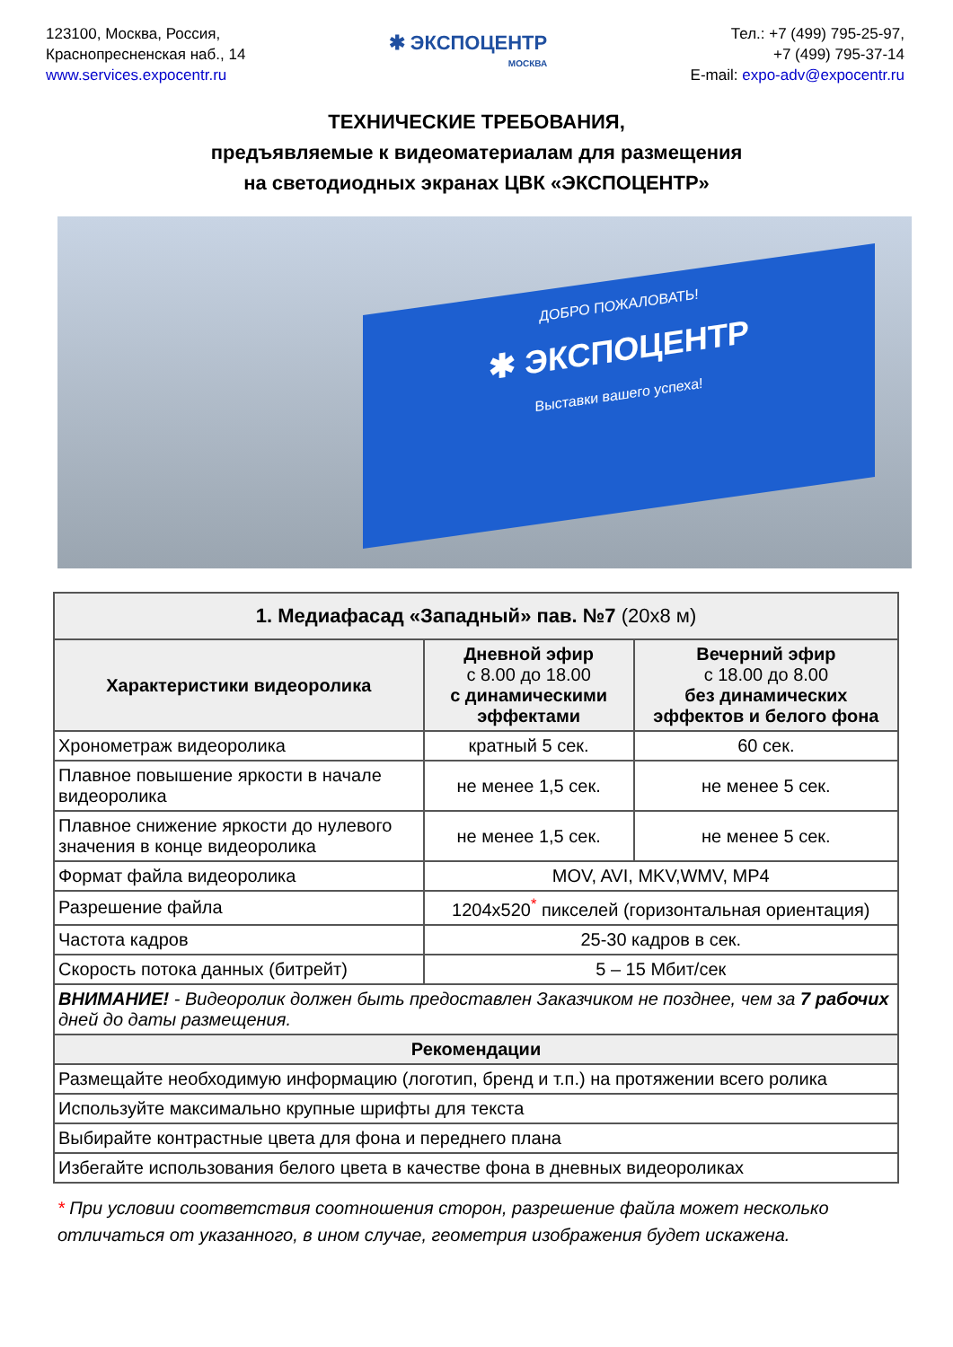123100, Москва, Россия,
Краснопресненская наб., 14
www.services.expocentr.ru
✱ ЭКСПОЦЕНТР
МОСКВА
Тел.: +7 (499) 795-25-97,
+7 (499) 795-37-14
E-mail: expo-adv@expocentr.ru
ТЕХНИЧЕСКИЕ ТРЕБОВАНИЯ,
предъявляемые к видеоматериалам для размещения
на светодиодных экранах ЦВК «ЭКСПОЦЕНТР»
ДОБРО ПОЖАЛОВАТЬ!
✱ ЭКСПОЦЕНТР
Выставки вашего успеха!
| 1. Медиафасад «Западный» пав. №7 (20х8 м) | | |
| --- | --- | --- |
| Характеристики видеоролика | Дневной эфир с 8.00 до 18.00 с динамическими эффектами | Вечерний эфир с 18.00 до 8.00 без динамических эффектов и белого фона |
| Хронометраж видеоролика | кратный 5 сек. | 60 сек. |
| Плавное повышение яркости в начале видеоролика | не менее 1,5 сек. | не менее 5 сек. |
| Плавное снижение яркости до нулевого значения в конце видеоролика | не менее 1,5 сек. | не менее 5 сек. |
| Формат файла видеоролика | MOV, AVI, MKV,WMV, MP4 | |
| Разрешение файла | 1204x520<sup>*</sup> пикселей (горизонтальная ориентация) | |
| Частота кадров | 25-30 кадров в сек. | |
| Скорость потока данных (битрейт) | 5 – 15 Мбит/сек | |
| ВНИМАНИЕ! - Видеоролик должен быть предоставлен Заказчиком не позднее, чем за 7 рабочих дней до даты размещения. | | |
| Рекомендации | | |
| Размещайте необходимую информацию (логотип, бренд и т.п.) на протяжении всего ролика | | |
| Используйте максимально крупные шрифты для текста | | |
| Выбирайте контрастные цвета для фона и переднего плана | | |
| Избегайте использования белого цвета в качестве фона в дневных видеороликах | | |
* При условии соответствия соотношения сторон, разрешение файла может несколько отличаться от указанного, в ином случае, геометрия изображения будет искажена.